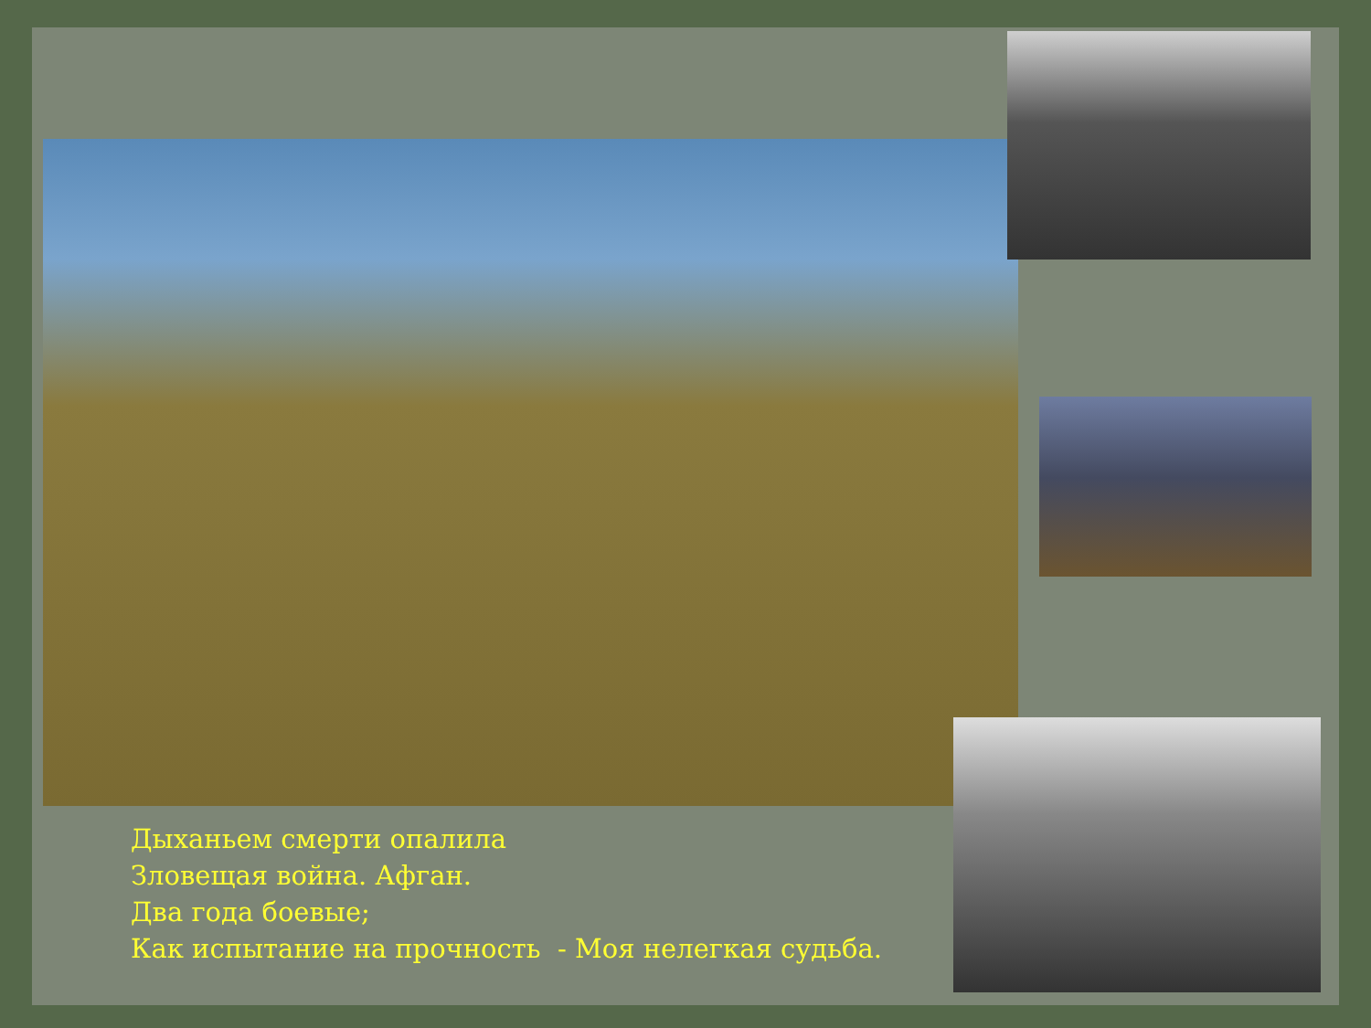Дыханьем смерти опалила
Зловещая война. Афган.
Два года боевые;
Как испытание на прочность - Моя нелегкая судьба.